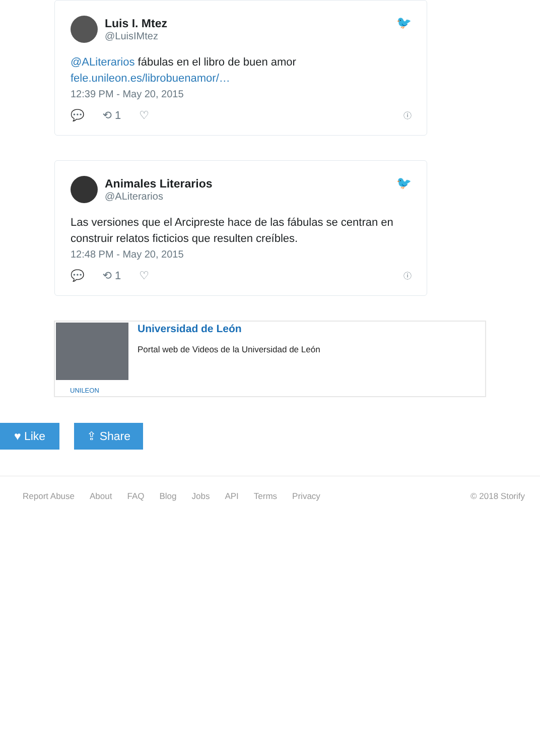Luis I. Mtez
@LuisIMtez
🐦
@ALiterarios fábulas en el libro de buen amor fele.unileon.es/librobuenamor/…
12:39 PM - May 20, 2015
💬 ⟲ 1 ♡ ⓘ
Animales Literarios
@ALiterarios
🐦
Las versiones que el Arcipreste hace de las fábulas se centran en construir relatos ficticios que resulten creíbles.
12:48 PM - May 20, 2015
💬 ⟲ 1 ♡ ⓘ
Universidad de León
Portal web de Videos de la Universidad de León
UNILEON
♥ Like ⇪ Share
Report Abuse About FAQ Blog Jobs API Terms Privacy © 2018 Storify